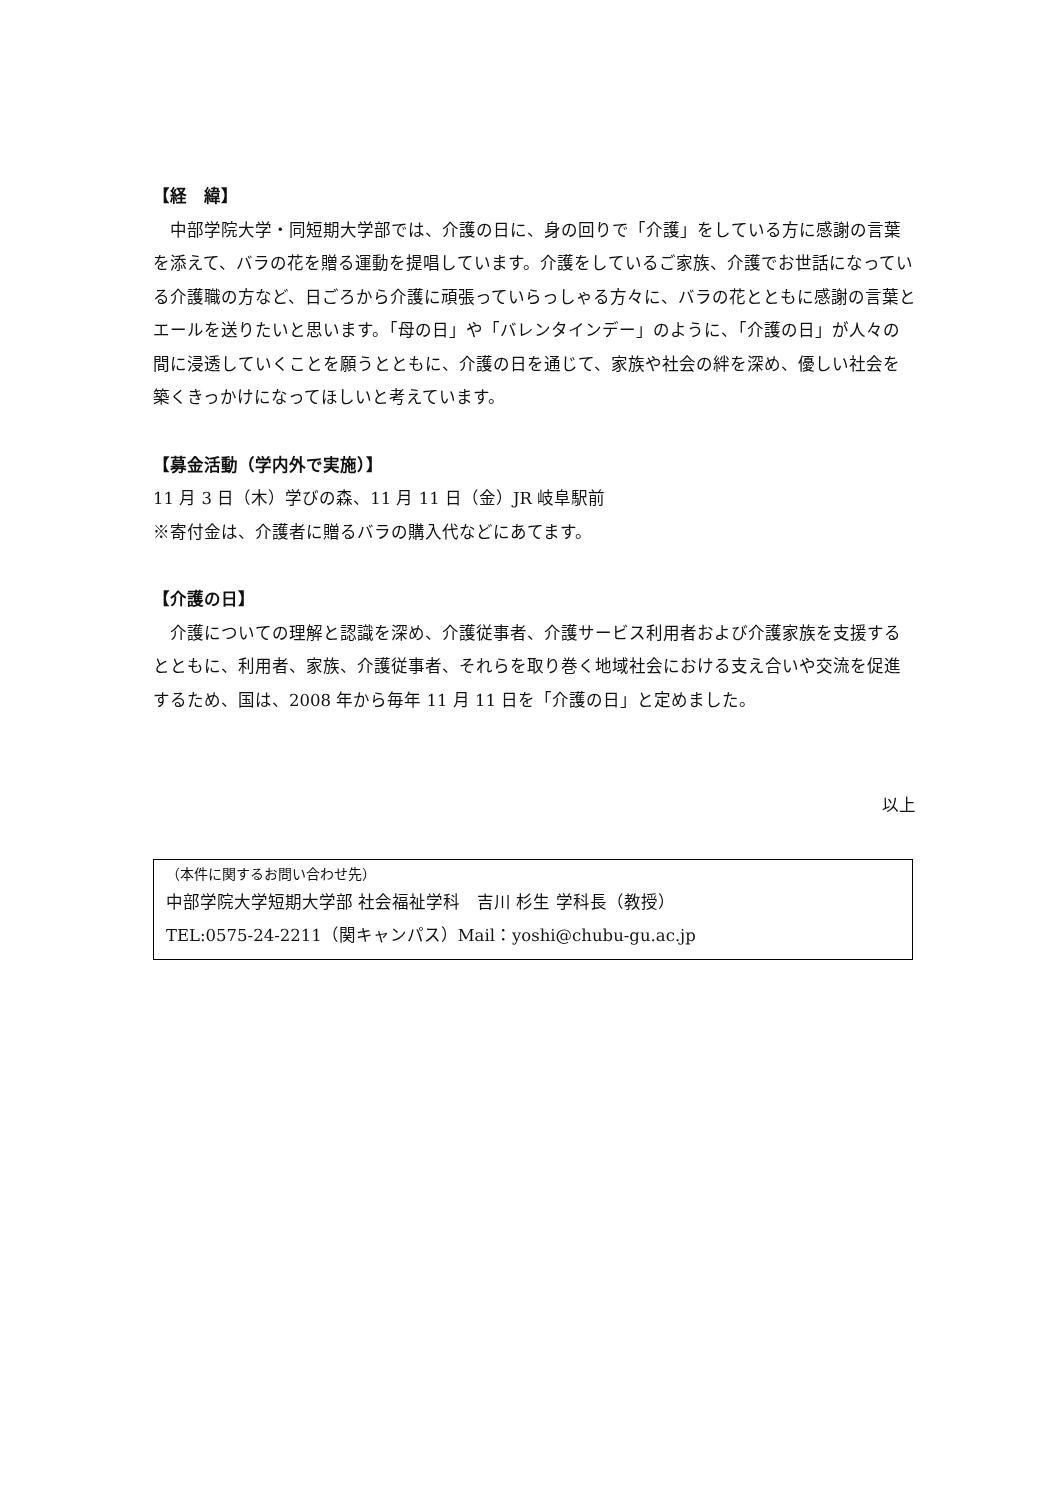【経　緯】
　中部学院大学・同短期大学部では、介護の日に、身の回りで「介護」をしている方に感謝の言葉を添えて、バラの花を贈る運動を提唱しています。介護をしているご家族、介護でお世話になっている介護職の方など、日ごろから介護に頑張っていらっしゃる方々に、バラの花とともに感謝の言葉とエールを送りたいと思います。「母の日」や「バレンタインデー」のように、「介護の日」が人々の間に浸透していくことを願うとともに、介護の日を通じて、家族や社会の絆を深め、優しい社会を築くきっかけになってほしいと考えています。
【募金活動（学内外で実施）】
11 月 3 日（木）学びの森、11 月 11 日（金）JR 岐阜駅前
※寄付金は、介護者に贈るバラの購入代などにあてます。
【介護の日】
　介護についての理解と認識を深め、介護従事者、介護サービス利用者および介護家族を支援するとともに、利用者、家族、介護従事者、それらを取り巻く地域社会における支え合いや交流を促進するため、国は、2008 年から毎年 11 月 11 日を「介護の日」と定めました。
以上
（本件に関するお問い合わせ先）
中部学院大学短期大学部 社会福祉学科　吉川 杉生 学科長（教授）
TEL:0575-24-2211（関キャンパス）Mail：yoshi@chubu-gu.ac.jp